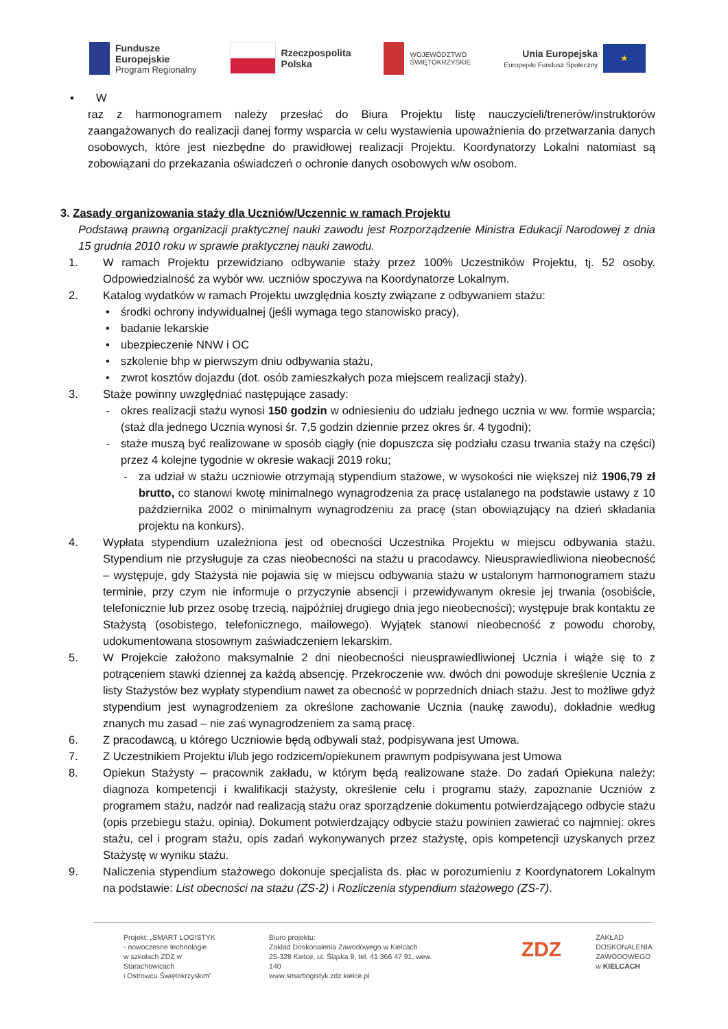Fundusze
Europejskie
Program Regionalny
Rzeczpospolita
Polska
WOJEWÓDZTWO
ŚWIĘTOKRZYSKIE
Unia Europejska
Europejski Fundusz Społeczny
★
▪ W
raz z harmonogramem należy przesłać do Biura Projektu listę nauczycieli/trenerów/instruktorów zaangażowanych do realizacji danej formy wsparcia w celu wystawienia upoważnienia do przetwarzania danych osobowych, które jest niezbędne do prawidłowej realizacji Projektu. Koordynatorzy Lokalni natomiast są zobowiązani do przekazania oświadczeń o ochronie danych osobowych w/w osobom.
3. Zasady organizowania staży dla Uczniów/Uczennic w ramach Projektu
Podstawą prawną organizacji praktycznej nauki zawodu jest Rozporządzenie Ministra Edukacji Narodowej z dnia 15 grudnia 2010 roku w sprawie praktycznej nauki zawodu.
1. W ramach Projektu przewidziano odbywanie staży przez 100% Uczestników Projektu, tj. 52 osoby. Odpowiedzialność za wybór ww. uczniów spoczywa na Koordynatorze Lokalnym.
2. Katalog wydatków w ramach Projektu uwzględnia koszty związane z odbywaniem stażu:
• środki ochrony indywidualnej (jeśli wymaga tego stanowisko pracy),
• badanie lekarskie
• ubezpieczenie NNW i OC
• szkolenie bhp w pierwszym dniu odbywania stażu,
• zwrot kosztów dojazdu (dot. osób zamieszkałych poza miejscem realizacji staży).
3. Staże powinny uwzględniać następujące zasady:
- okres realizacji stażu wynosi 150 godzin w odniesieniu do udziału jednego ucznia w ww. formie wsparcia; (staż dla jednego Ucznia wynosi śr. 7,5 godzin dziennie przez okres śr. 4 tygodni);
- staże muszą być realizowane w sposób ciągły (nie dopuszcza się podziału czasu trwania staży na części) przez 4 kolejne tygodnie w okresie wakacji 2019 roku;
- za udział w stażu uczniowie otrzymają stypendium stażowe, w wysokości nie większej niż 1906,79 zł brutto, co stanowi kwotę minimalnego wynagrodzenia za pracę ustalanego na podstawie ustawy z 10 października 2002 o minimalnym wynagrodzeniu za pracę (stan obowiązujący na dzień składania projektu na konkurs).
4. Wypłata stypendium uzależniona jest od obecności Uczestnika Projektu w miejscu odbywania stażu. Stypendium nie przysługuje za czas nieobecności na stażu u pracodawcy. Nieusprawiedliwiona nieobecność – występuje, gdy Stażysta nie pojawia się w miejscu odbywania stażu w ustalonym harmonogramem stażu terminie, przy czym nie informuje o przyczynie absencji i przewidywanym okresie jej trwania (osobiście, telefonicznie lub przez osobę trzecią, najpóźniej drugiego dnia jego nieobecności); występuje brak kontaktu ze Stażystą (osobistego, telefonicznego, mailowego). Wyjątek stanowi nieobecność z powodu choroby, udokumentowana stosownym zaświadczeniem lekarskim.
5. W Projekcie założono maksymalnie 2 dni nieobecności nieusprawiedliwionej Ucznia i wiąże się to z potrąceniem stawki dziennej za każdą absencję. Przekroczenie ww. dwóch dni powoduje skreślenie Ucznia z listy Stażystów bez wypłaty stypendium nawet za obecność w poprzednich dniach stażu. Jest to możliwe gdyż stypendium jest wynagrodzeniem za określone zachowanie Ucznia (naukę zawodu), dokładnie według znanych mu zasad – nie zaś wynagrodzeniem za samą pracę.
6. Z pracodawcą, u którego Uczniowie będą odbywali staż, podpisywana jest Umowa.
7. Z Uczestnikiem Projektu i/lub jego rodzicem/opiekunem prawnym podpisywana jest Umowa
8. Opiekun Stażysty – pracownik zakładu, w którym będą realizowane staże. Do zadań Opiekuna należy: diagnoza kompetencji i kwalifikacji stażysty, określenie celu i programu staży, zapoznanie Uczniów z programem stażu, nadzór nad realizacją stażu oraz sporządzenie dokumentu potwierdzającego odbycie stażu (opis przebiegu stażu, opinia). Dokument potwierdzający odbycie stażu powinien zawierać co najmniej: okres stażu, cel i program stażu, opis zadań wykonywanych przez stażystę, opis kompetencji uzyskanych przez Stażystę w wyniku stażu.
9. Naliczenia stypendium stażowego dokonuje specjalista ds. płac w porozumieniu z Koordynatorem Lokalnym na podstawie: List obecności na stażu (ZS-2) i Rozliczenia stypendium stażowego (ZS-7).
Projekt: „SMART LOGISTYK
- nowoczesne technologie
w szkołach ZDZ w Starachowicach
i Ostrowcu Świętokrzyskim”
Biuro projektu:
Zakład Doskonalenia Zawodowego w Kielcach
25-328 Kielce, ul. Śląska 9, tel. 41 366 47 91, wew. 140
www.smartlogistyk.zdz.kielce.pl
ZDZ
ZAKŁAD
DOSKONALENIA
ZAWODOWEGO
w KIELCACH